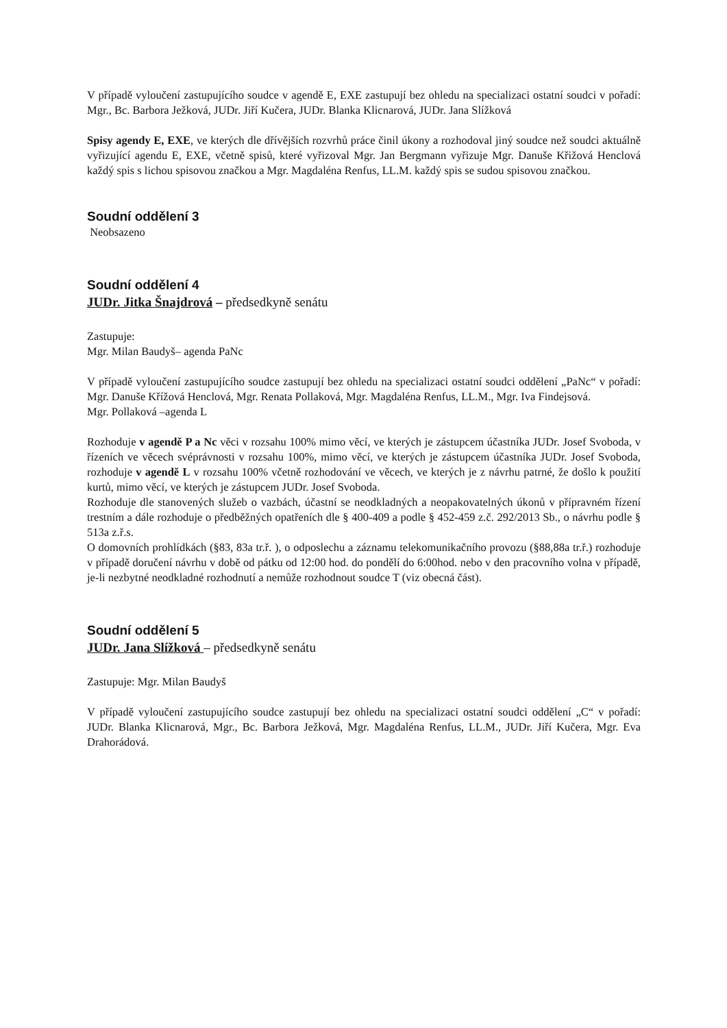V případě vyloučení zastupujícího soudce v agendě E, EXE zastupují bez ohledu na specializaci ostatní soudci v pořadí: Mgr., Bc. Barbora Ježková, JUDr. Jiří Kučera, JUDr. Blanka Klicnarová, JUDr. Jana Slížková
Spisy agendy E, EXE, ve kterých dle dřívějších rozvrhů práce činil úkony a rozhodoval jiný soudce než soudci aktuálně vyřizující agendu E, EXE, včetně spisů, které vyřizoval Mgr. Jan Bergmann vyřizuje Mgr. Danuše Křižová Henclová každý spis s lichou spisovou značkou a Mgr. Magdaléna Renfus, LL.M. každý spis se sudou spisovou značkou.
Soudní oddělení 3
Neobsazeno
Soudní oddělení 4
JUDr. Jitka Šnajdrová – předsedkyně senátu
Zastupuje:
Mgr. Milan Baudyš– agenda PaNc
V případě vyloučení zastupujícího soudce zastupují bez ohledu na specializaci ostatní soudci oddělení „PaNc“ v pořadí: Mgr. Danuše Křížová Henclová, Mgr. Renata Pollaková, Mgr. Magdaléna Renfus, LL.M., Mgr. Iva Findejsová.
Mgr. Pollaková –agenda L
Rozhoduje v agendě P a Nc věci v rozsahu 100% mimo věcí, ve kterých je zástupcem účastníka JUDr. Josef Svoboda, v řízeních ve věcech svéprávnosti v rozsahu 100%, mimo věcí, ve kterých je zástupcem účastníka JUDr. Josef Svoboda, rozhoduje v agendě L v rozsahu 100% včetně rozhodování ve věcech, ve kterých je z návrhu patrné, že došlo k použití kurtů, mimo věcí, ve kterých je zástupcem JUDr. Josef Svoboda.
Rozhoduje dle stanovených služeb o vazbách, účastní se neodkladných a neopakovatelných úkonů v přípravném řízení trestním a dále rozhoduje o předběžných opatřeních dle § 400-409 a podle § 452-459 z.č. 292/2013 Sb., o návrhu podle § 513a z.ř.s.
O domovních prohlídkách (§83, 83a tr.ř. ), o odposlechu a záznamu telekomunikačního provozu (§88,88a tr.ř.) rozhoduje v případě doručení návrhu v době od pátku od 12:00 hod. do pondělí do 6:00hod. nebo v den pracovního volna v případě, je-li nezbytné neodkladné rozhodnutí a nemůže rozhodnout soudce T (viz obecná část).
Soudní oddělení 5
JUDr. Jana Slížková – předsedkyně senátu
Zastupuje: Mgr. Milan Baudyš
V případě vyloučení zastupujícího soudce zastupují bez ohledu na specializaci ostatní soudci oddělení „C“ v pořadí: JUDr. Blanka Klicnarová, Mgr., Bc. Barbora Ježková, Mgr. Magdaléna Renfus, LL.M., JUDr. Jiří Kučera, Mgr. Eva Drahorádová.